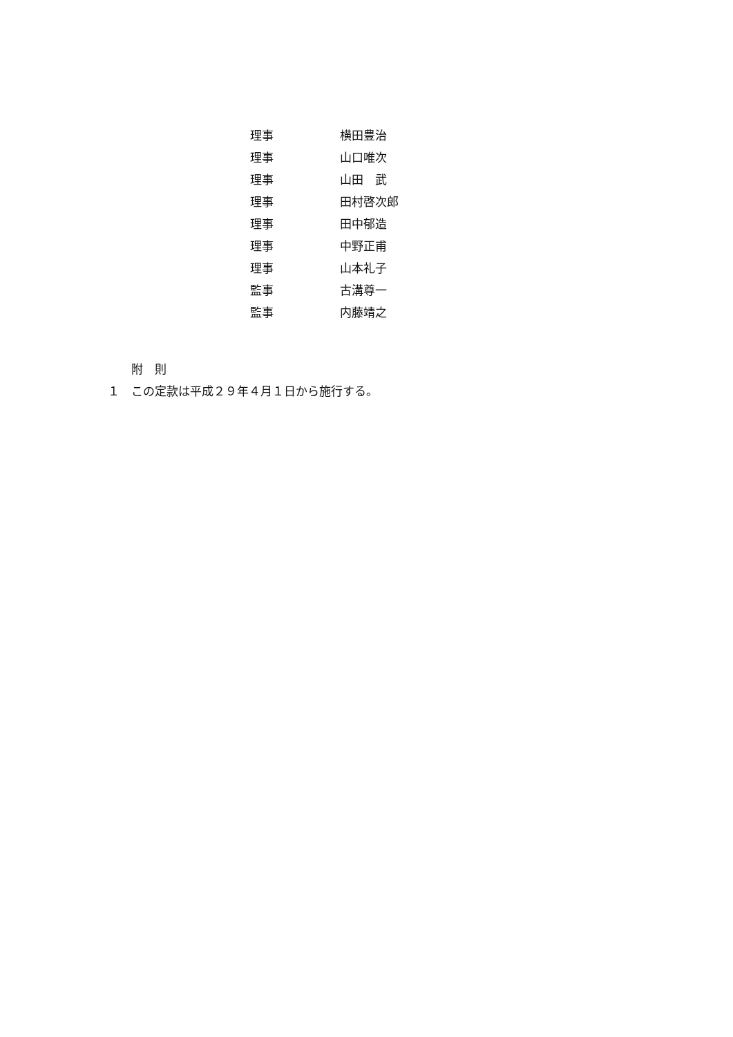理事 横田豊治
理事 山口唯次
理事 山田　武
理事 田村啓次郎
理事 田中郁造
理事 中野正甫
理事 山本礼子
監事 古溝尊一
監事 内藤靖之
附　則
１　この定款は平成２９年４月１日から施行する。